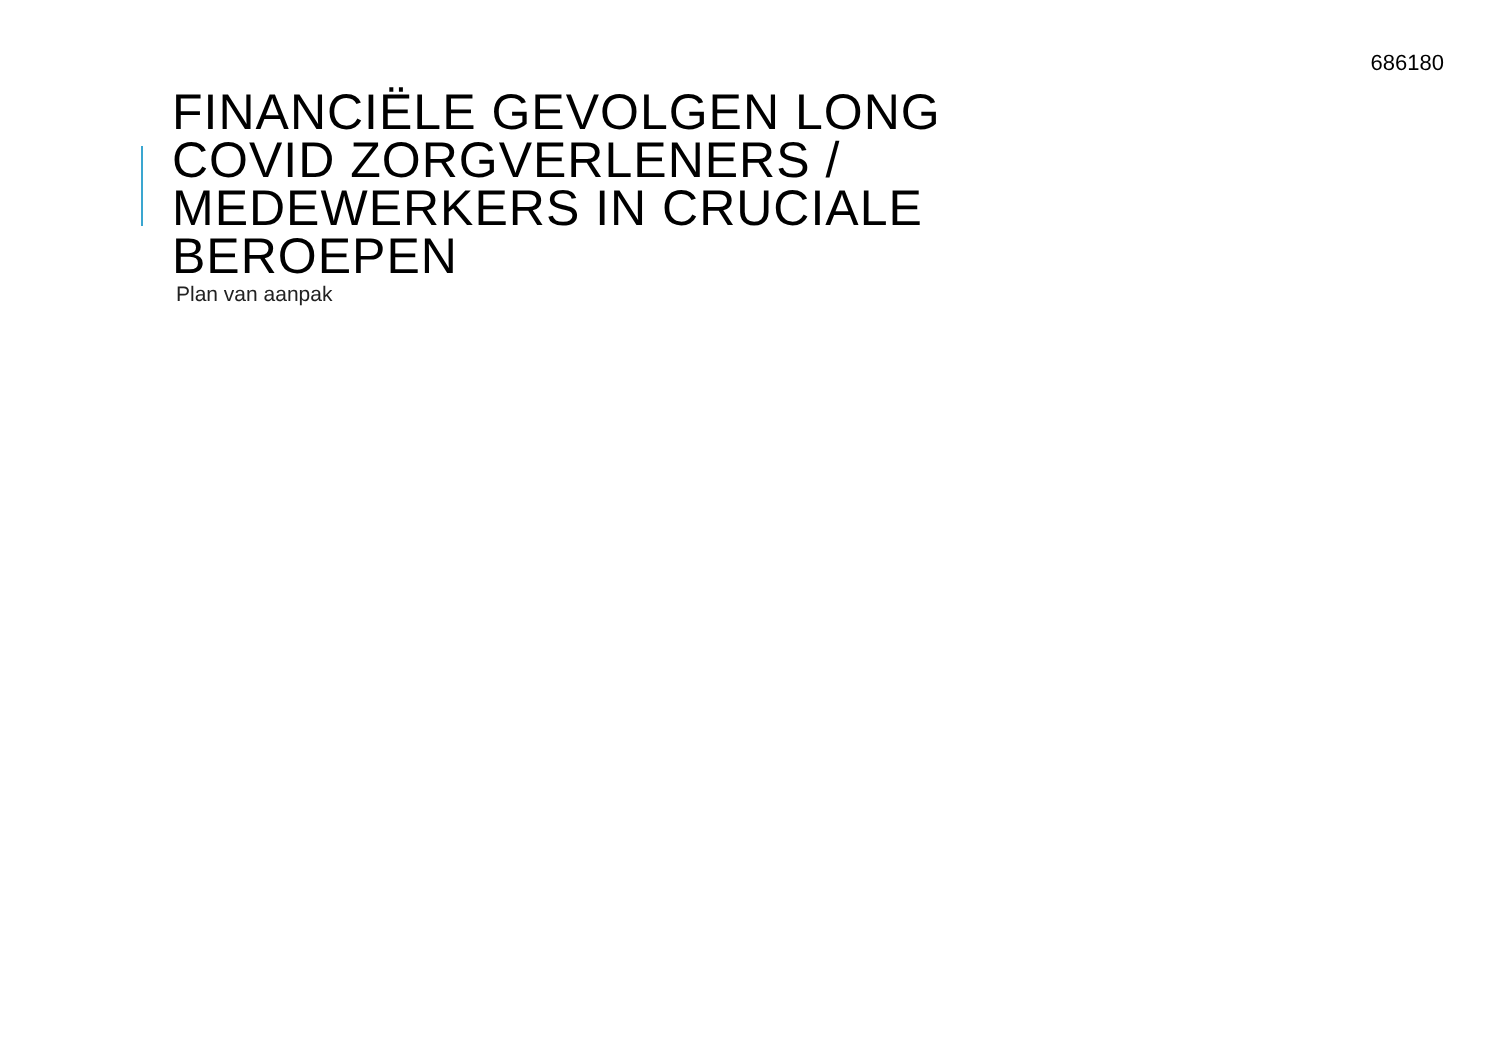686180
FINANCIËLE GEVOLGEN LONG
COVID ZORGVERLENERS /
MEDEWERKERS IN CRUCIALE
BEROEPEN
Plan van aanpak